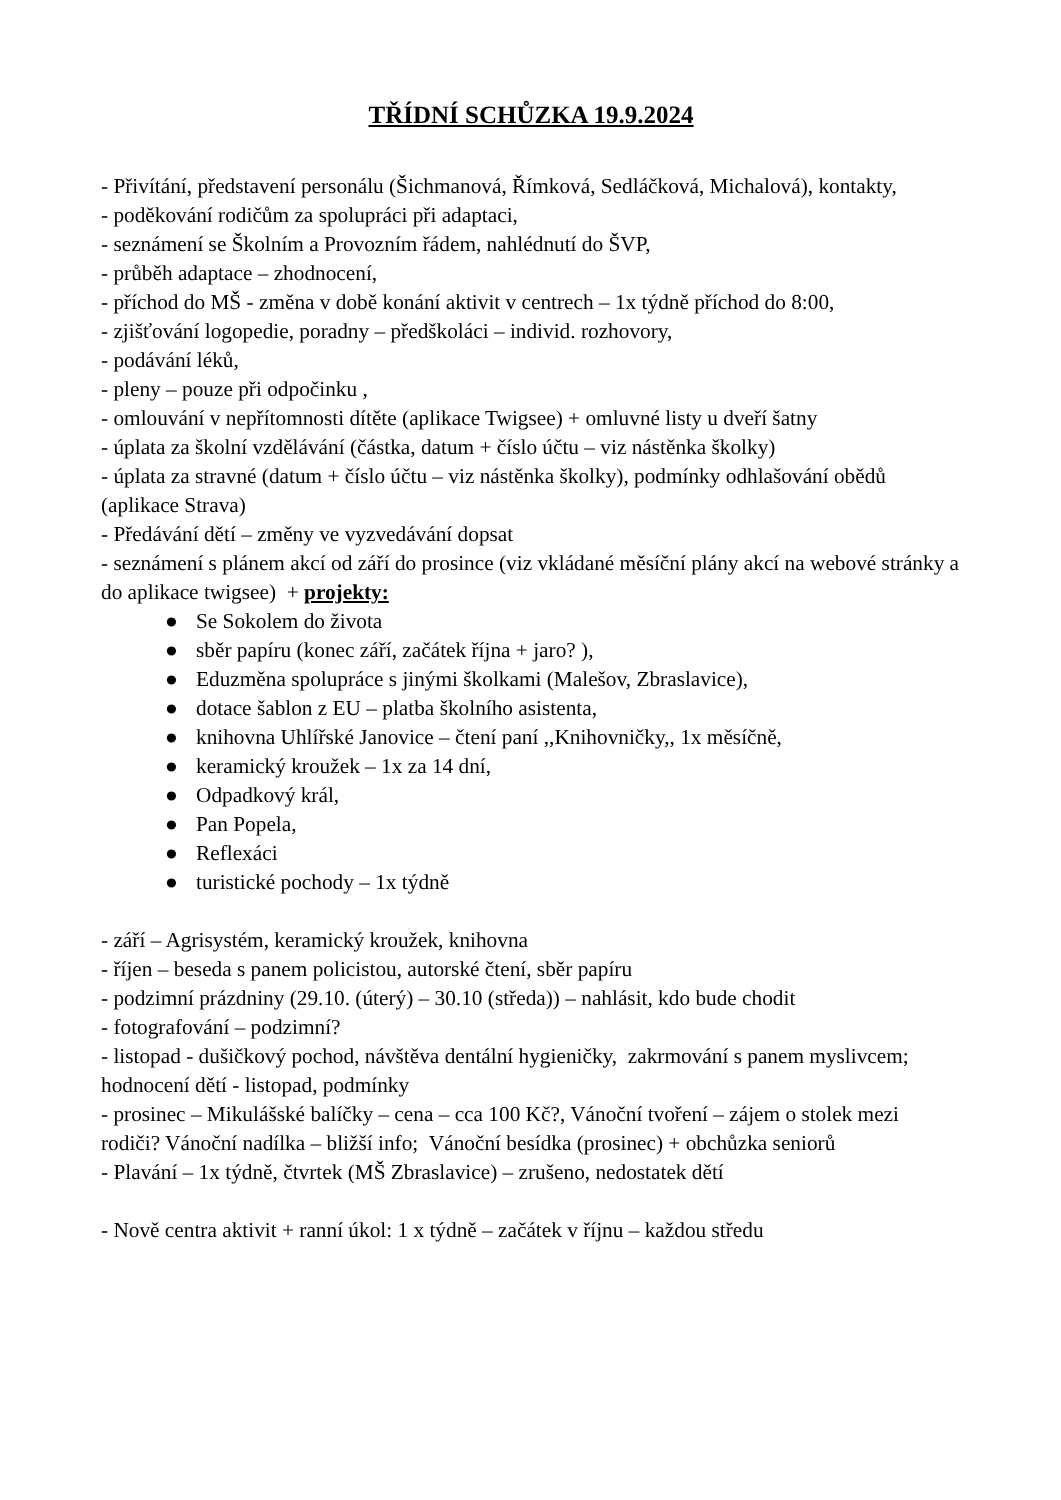TŘÍDNÍ SCHŮZKA 19.9.2024
- Přivítání, představení personálu (Šichmanová, Římková, Sedláčková, Michalová), kontakty,
- poděkování rodičům za spolupráci při adaptaci,
- seznámení se Školním a Provozním řádem, nahlédnutí do ŠVP,
- průběh adaptace – zhodnocení,
- příchod do MŠ - změna v době konání aktivit v centrech – 1x týdně příchod do 8:00,
- zjišťování logopedie, poradny – předškoláci – individ. rozhovory,
- podávání léků,
- pleny – pouze při odpočinku ,
- omlouvání v nepřítomnosti dítěte (aplikace Twigsee) + omluvné listy u dveří šatny
- úplata za školní vzdělávání (částka, datum + číslo účtu – viz nástěnka školky)
- úplata za stravné (datum + číslo účtu – viz nástěnka školky), podmínky odhlašování obědů (aplikace Strava)
- Předávání dětí – změny ve vyzvedávání dopsat
- seznámení s plánem akcí od září do prosince (viz vkládané měsíční plány akcí na webové stránky a do aplikace twigsee) + projekty:
● Se Sokolem do života
● sběr papíru (konec září, začátek října + jaro? ),
● Eduzměna spolupráce s jinými školkami (Malešov, Zbraslavice),
● dotace šablon z EU – platba školního asistenta,
● knihovna Uhlířské Janovice – čtení paní ,,Knihovničky,, 1x měsíčně,
● keramický kroužek – 1x za 14 dní,
● Odpadkový král,
● Pan Popela,
● Reflexáci
● turistické pochody – 1x týdně
- září – Agrisystém, keramický kroužek, knihovna
- říjen – beseda s panem policistou, autorské čtení, sběr papíru
- podzimní prázdniny (29.10. (úterý) – 30.10 (středa)) – nahlásit, kdo bude chodit
- fotografování – podzimní?
- listopad - dušičkový pochod, návštěva dentální hygieničky, zakrmování s panem myslivcem; hodnocení dětí - listopad, podmínky
- prosinec – Mikulášské balíčky – cena – cca 100 Kč?, Vánoční tvoření – zájem o stolek mezi rodiči? Vánoční nadílka – bližší info; Vánoční besídka (prosinec) + obchůzka seniorů
- Plavání – 1x týdně, čtvrtek (MŠ Zbraslavice) – zrušeno, nedostatek dětí
- Nově centra aktivit + ranní úkol: 1 x týdně – začátek v říjnu – každou středu